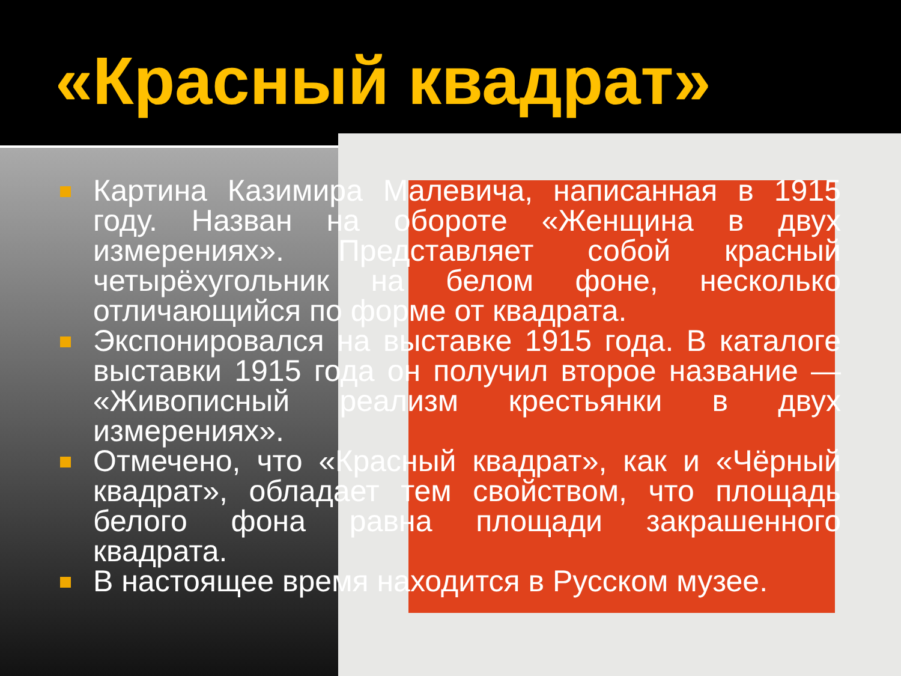«Красный квадрат»
Картина Казимира Малевича, написанная в 1915 году. Назван на обороте «Женщина в двух измерениях». Представляет собой красный четырёхугольник на белом фоне, несколько отличающийся по форме от квадрата.
Экспонировался на выставке 1915 года. В каталоге выставки 1915 года он получил второе название — «Живописный реализм крестьянки в двух измерениях».
Отмечено, что «Красный квадрат», как и «Чёрный квадрат», обладает тем свойством, что площадь белого фона равна площади закрашенного квадрата.
В настоящее время находится в Русском музее.